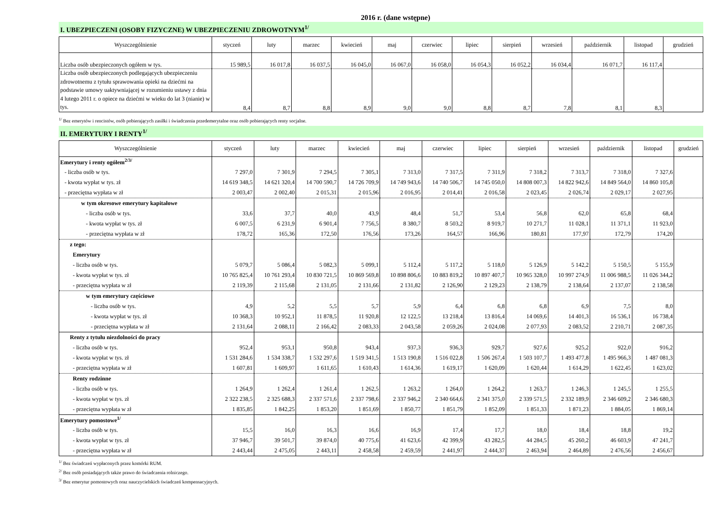2016 r. (dane wstępne)
I. UBEZPIECZENI (OSOBY FIZYCZNE) W UBEZPIECZENIU ZDROWOTNYM<sup>1/</sup>
| Wyszczególnienie | styczeń | luty | marzec | kwiecień | maj | czerwiec | lipiec | sierpień | wrzesień | październik | listopad | grudzień |
| --- | --- | --- | --- | --- | --- | --- | --- | --- | --- | --- | --- | --- |
| Liczba osób ubezpieczonych ogółem w tys. | 15 989,5 | 16 017,8 | 16 037,5 | 16 045,0 | 16 067,0 | 16 058,0 | 16 054,3 | 16 052,2 | 16 034,4 | 16 071,7 | 16 117,4 | |
| Liczba osób ubezpieczonych podlegających ubezpieczeniu zdrowotnemu z tytułu sprawowania opieki na dziećmi na podstawie umowy uaktywniającej w rozumieniu ustawy z dnia 4 lutego 2011 r. o opiece na dziećmi w wieku do lat 3 (nianie) w tys. | 8,4 | 8,7 | 8,8 | 8,9 | 9,0 | 9,0 | 8,8 | 8,7 | 7,8 | 8,1 | 8,3 | |
<sup>1/</sup> Bez emerytów i rencistów, osób pobierających zasiłki i świadczenia przedemerytalne oraz osób pobierających renty socjalne.
II. EMERYTURY I RENTY<sup>1/</sup>
| Wyszczególnienie | styczeń | luty | marzec | kwiecień | maj | czerwiec | lipiec | sierpień | wrzesień | październik | listopad | grudzień |
| --- | --- | --- | --- | --- | --- | --- | --- | --- | --- | --- | --- | --- |
| Emerytury i renty ogółem<sup>2/3/</sup> | | | | | | | | | | | | |
| - liczba osób w tys. | 7 297,0 | 7 301,9 | 7 294,5 | 7 305,1 | 7 313,0 | 7 317,5 | 7 311,9 | 7 318,2 | 7 313,7 | 7 318,0 | 7 327,6 | |
| - kwota wypłat w tys. zł | 14 619 348,5 | 14 621 320,4 | 14 700 590,7 | 14 726 709,9 | 14 749 943,6 | 14 740 506,7 | 14 745 050,0 | 14 808 007,3 | 14 822 942,6 | 14 849 564,0 | 14 860 105,8 | |
| - przeciętna wypłata w zł | 2 003,47 | 2 002,40 | 2 015,31 | 2 015,96 | 2 016,95 | 2 014,41 | 2 016,58 | 2 023,45 | 2 026,74 | 2 029,17 | 2 027,95 | |
| w tym okresowe emerytury kapitałowe | | | | | | | | | | | | |
| - liczba osób w tys. | 33,6 | 37,7 | 40,0 | 43,9 | 48,4 | 51,7 | 53,4 | 56,8 | 62,0 | 65,8 | 68,4 | |
| - kwota wypłat w tys. zł | 6 007,5 | 6 231,9 | 6 901,4 | 7 756,5 | 8 380,7 | 8 503,2 | 8 919,7 | 10 271,7 | 11 028,1 | 11 371,1 | 11 923,0 | |
| - przeciętna wypłata w zł | 178,72 | 165,36 | 172,50 | 176,56 | 173,26 | 164,57 | 166,96 | 180,81 | 177,97 | 172,79 | 174,20 | |
| z tego: | | | | | | | | | | | | |
| Emerytury | | | | | | | | | | | | |
| - liczba osób w tys. | 5 079,7 | 5 086,4 | 5 082,3 | 5 099,1 | 5 112,4 | 5 117,2 | 5 118,0 | 5 126,9 | 5 142,2 | 5 150,5 | 5 155,9 | |
| - kwota wypłat w tys. zł | 10 765 825,4 | 10 761 293,4 | 10 830 721,5 | 10 869 569,8 | 10 898 806,6 | 10 883 819,2 | 10 897 407,7 | 10 965 328,0 | 10 997 274,9 | 11 006 988,5 | 11 026 344,2 | |
| - przeciętna wypłata w zł | 2 119,39 | 2 115,68 | 2 131,05 | 2 131,66 | 2 131,82 | 2 126,90 | 2 129,23 | 2 138,79 | 2 138,64 | 2 137,07 | 2 138,58 | |
| w tym emerytury częściowe | | | | | | | | | | | | |
| - liczba osób w tys. | 4,9 | 5,2 | 5,5 | 5,7 | 5,9 | 6,4 | 6,8 | 6,8 | 6,9 | 7,5 | 8,0 | |
| - kwota wypłat w tys. zł | 10 368,3 | 10 952,1 | 11 878,5 | 11 920,8 | 12 122,5 | 13 218,4 | 13 816,4 | 14 069,6 | 14 401,3 | 16 536,1 | 16 738,4 | |
| - przeciętna wypłata w zł | 2 131,64 | 2 088,11 | 2 166,42 | 2 083,33 | 2 043,58 | 2 059,26 | 2 024,08 | 2 077,93 | 2 083,52 | 2 210,71 | 2 087,35 | |
| Renty z tytułu niezdolności do pracy | | | | | | | | | | | | |
| - liczba osób w tys. | 952,4 | 953,1 | 950,8 | 943,4 | 937,3 | 936,3 | 929,7 | 927,6 | 925,2 | 922,0 | 916,2 | |
| - kwota wypłat w tys. zł | 1 531 284,6 | 1 534 338,7 | 1 532 297,6 | 1 519 341,5 | 1 513 190,8 | 1 516 022,8 | 1 506 267,4 | 1 503 107,7 | 1 493 477,8 | 1 495 966,3 | 1 487 081,3 | |
| - przeciętna wypłata w zł | 1 607,81 | 1 609,97 | 1 611,65 | 1 610,43 | 1 614,36 | 1 619,17 | 1 620,09 | 1 620,44 | 1 614,29 | 1 622,45 | 1 623,02 | |
| Renty rodzinne | | | | | | | | | | | | |
| - liczba osób w tys. | 1 264,9 | 1 262,4 | 1 261,4 | 1 262,5 | 1 263,2 | 1 264,0 | 1 264,2 | 1 263,7 | 1 246,3 | 1 245,5 | 1 255,5 | |
| - kwota wypłat w tys. zł | 2 322 238,5 | 2 325 688,3 | 2 337 571,6 | 2 337 798,6 | 2 337 946,2 | 2 340 664,6 | 2 341 375,0 | 2 339 571,5 | 2 332 189,9 | 2 346 609,2 | 2 346 680,3 | |
| - przeciętna wypłata w zł | 1 835,85 | 1 842,25 | 1 853,20 | 1 851,69 | 1 850,77 | 1 851,79 | 1 852,09 | 1 851,33 | 1 871,23 | 1 884,05 | 1 869,14 | |
| Emerytury pomostowe<sup>1/</sup> | | | | | | | | | | | | |
| - liczba osób w tys. | 15,5 | 16,0 | 16,3 | 16,6 | 16,9 | 17,4 | 17,7 | 18,0 | 18,4 | 18,8 | 19,2 | |
| - kwota wypłat w tys. zł | 37 946,7 | 39 501,7 | 39 874,0 | 40 775,6 | 41 623,6 | 42 399,9 | 43 282,5 | 44 284,5 | 45 260,2 | 46 603,9 | 47 241,7 | |
| - przeciętna wypłata w zł | 2 443,44 | 2 475,05 | 2 443,11 | 2 458,58 | 2 459,59 | 2 441,97 | 2 444,37 | 2 463,94 | 2 464,89 | 2 476,56 | 2 456,67 | |
<sup>1/</sup> Bez świadczeń wypłaconych przez komórki RUM.
<sup>2/</sup> Bez osób posiadających także prawo do świadczenia rolniczego.
<sup>3/</sup> Bez emerytur pomostowych oraz nauczycielskich świadczeń kompensacyjnych.